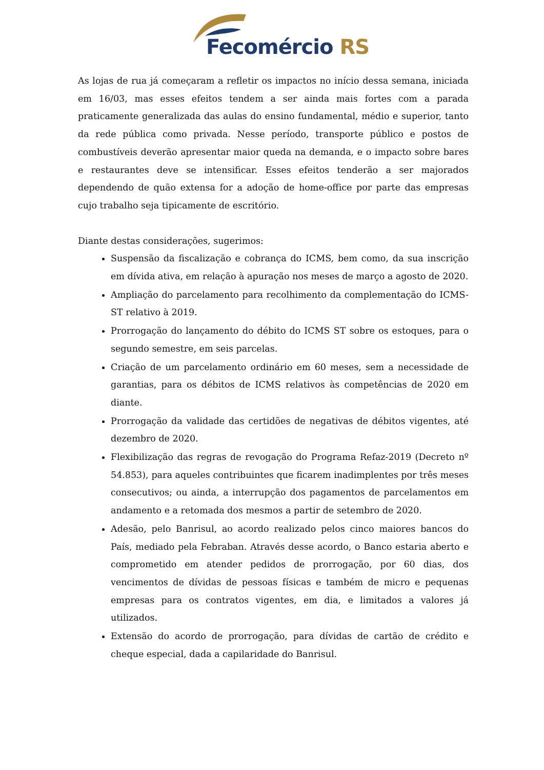Fecomércio RS
As lojas de rua já começaram a refletir os impactos no início dessa semana, iniciada em 16/03, mas esses efeitos tendem a ser ainda mais fortes com a parada praticamente generalizada das aulas do ensino fundamental, médio e superior, tanto da rede pública como privada. Nesse período, transporte público e postos de combustíveis deverão apresentar maior queda na demanda, e o impacto sobre bares e restaurantes deve se intensificar. Esses efeitos tenderão a ser majorados dependendo de quão extensa for a adoção de home-office por parte das empresas cujo trabalho seja tipicamente de escritório.
Diante destas considerações, sugerimos:
Suspensão da fiscalização e cobrança do ICMS, bem como, da sua inscrição em dívida ativa, em relação à apuração nos meses de março a agosto de 2020.
Ampliação do parcelamento para recolhimento da complementação do ICMS-ST relativo à 2019.
Prorrogação do lançamento do débito do ICMS ST sobre os estoques, para o segundo semestre, em seis parcelas.
Criação de um parcelamento ordinário em 60 meses, sem a necessidade de garantias, para os débitos de ICMS relativos às competências de 2020 em diante.
Prorrogação da validade das certidões de negativas de débitos vigentes, até dezembro de 2020.
Flexibilização das regras de revogação do Programa Refaz-2019 (Decreto nº 54.853), para aqueles contribuintes que ficarem inadimplentes por três meses consecutivos; ou ainda, a interrupção dos pagamentos de parcelamentos em andamento e a retomada dos mesmos a partir de setembro de 2020.
Adesão, pelo Banrisul, ao acordo realizado pelos cinco maiores bancos do País, mediado pela Febraban. Através desse acordo, o Banco estaria aberto e comprometido em atender pedidos de prorrogação, por 60 dias, dos vencimentos de dívidas de pessoas físicas e também de micro e pequenas empresas para os contratos vigentes, em dia, e limitados a valores já utilizados.
Extensão do acordo de prorrogação, para dívidas de cartão de crédito e cheque especial, dada a capilaridade do Banrisul.